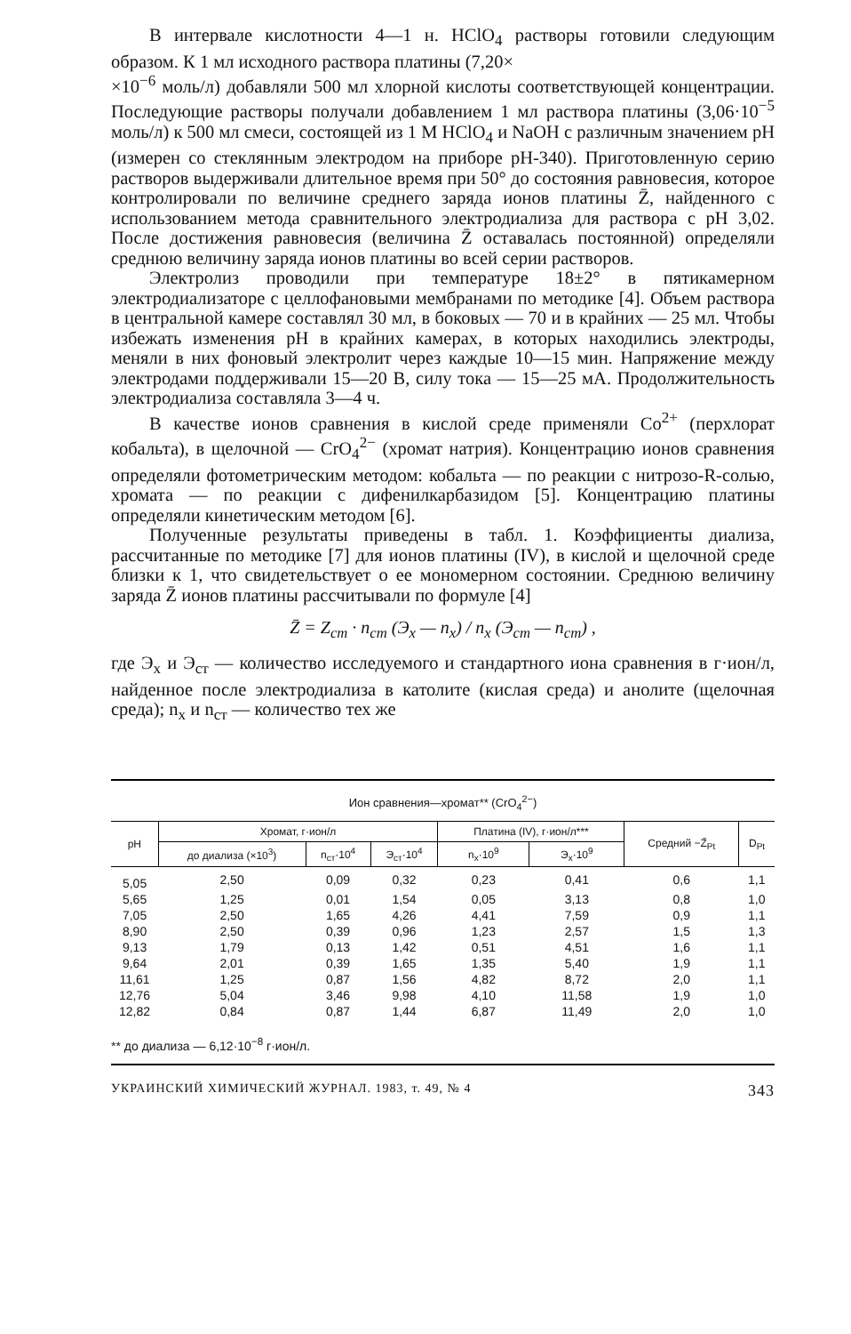В интервале кислотности 4—1 н. HClO<sub>4</sub> растворы готовили следующим образом. К 1 мл исходного раствора платины (7,20×
×10<sup>−6</sup> моль/л) добавляли 500 мл хлорной кислоты соответствующей концентрации. Последующие растворы получали добавлением 1 мл раствора платины (3,06·10<sup>−5</sup> моль/л) к 500 мл смеси, состоящей из 1 М HClO<sub>4</sub> и NaOH с различным значением pH (измерен со стеклянным электродом на приборе pH-340). Приготовленную серию растворов выдерживали длительное время при 50° до состояния равновесия, которое контролировали по величине среднего заряда ионов платины Z̄, найденного с использованием метода сравнительного электродиализа для раствора с pH 3,02. После достижения равновесия (величина Z̄ оставалась постоянной) определяли среднюю величину заряда ионов платины во всей серии растворов.
Электролиз проводили при температуре 18±2° в пятикамерном электродиализаторе с целлофановыми мембранами по методике [4]. Объем раствора в центральной камере составлял 30 мл, в боковых — 70 и в крайних — 25 мл. Чтобы избежать изменения pH в крайних камерах, в которых находились электроды, меняли в них фоновый электролит через каждые 10—15 мин. Напряжение между электродами поддерживали 15—20 В, силу тока — 15—25 мА. Продолжительность электродиализа составляла 3—4 ч.
В качестве ионов сравнения в кислой среде применяли Co<sup>2+</sup> (перхлорат кобальта), в щелочной — CrO<sub>4</sub><sup>2−</sup> (хромат натрия). Концентрацию ионов сравнения определяли фотометрическим методом: кобальта — по реакции с нитрозо-R-солью, хромата — по реакции с дифенилкарбазидом [5]. Концентрацию платины определяли кинетическим методом [6].
Полученные результаты приведены в табл. 1. Коэффициенты диализа, рассчитанные по методике [7] для ионов платины (IV), в кислой и щелочной среде близки к 1, что свидетельствует о ее мономерном состоянии. Среднюю величину заряда Z̄ ионов платины рассчитывали по формуле [4]
Z̄ = Z<sub>ст</sub> · n<sub>ст</sub> (Э<sub>x</sub> — n<sub>x</sub>) / n<sub>x</sub> (Э<sub>ст</sub> — n<sub>ст</sub>) ,
где Э<sub>x</sub> и Э<sub>ст</sub> — количество исследуемого и стандартного иона сравнения в г·ион/л, найденное после электродиализа в католите (кислая среда) и анолите (щелочная среда); n<sub>x</sub> и n<sub>ст</sub> — количество тех же
Ион сравнения—хромат** (CrO<sub>4</sub><sup>2−</sup>)
| pH | Хромат, г·ион/л | | | Платина (IV), г·ион/л*** | | Средний −Z̄<sub>Pt</sub> | D<sub>Pt</sub> |
| --- | --- | --- | --- | --- | --- | --- | --- |
| | до диализа (×10<sup>3</sup>) | n<sub>ст</sub>·10<sup>4</sup> | Э<sub>ст</sub>·10<sup>4</sup> | n<sub>x</sub>·10<sup>9</sup> | Э<sub>x</sub>·10<sup>9</sup> | | |
| 5,05 | 2,50 | 0,09 | 0,32 | 0,23 | 0,41 | 0,6 | 1,1 |
| 5,65 | 1,25 | 0,01 | 1,54 | 0,05 | 3,13 | 0,8 | 1,0 |
| 7,05 | 2,50 | 1,65 | 4,26 | 4,41 | 7,59 | 0,9 | 1,1 |
| 8,90 | 2,50 | 0,39 | 0,96 | 1,23 | 2,57 | 1,5 | 1,3 |
| 9,13 | 1,79 | 0,13 | 1,42 | 0,51 | 4,51 | 1,6 | 1,1 |
| 9,64 | 2,01 | 0,39 | 1,65 | 1,35 | 5,40 | 1,9 | 1,1 |
| 11,61 | 1,25 | 0,87 | 1,56 | 4,82 | 8,72 | 2,0 | 1,1 |
| 12,76 | 5,04 | 3,46 | 9,98 | 4,10 | 11,58 | 1,9 | 1,0 |
| 12,82 | 0,84 | 0,87 | 1,44 | 6,87 | 11,49 | 2,0 | 1,0 |
** до диализа — 6,12·10<sup>−8</sup> г·ион/л.
УКРАИНСКИЙ ХИМИЧЕСКИЙ ЖУРНАЛ. 1983, т. 49, № 4 343